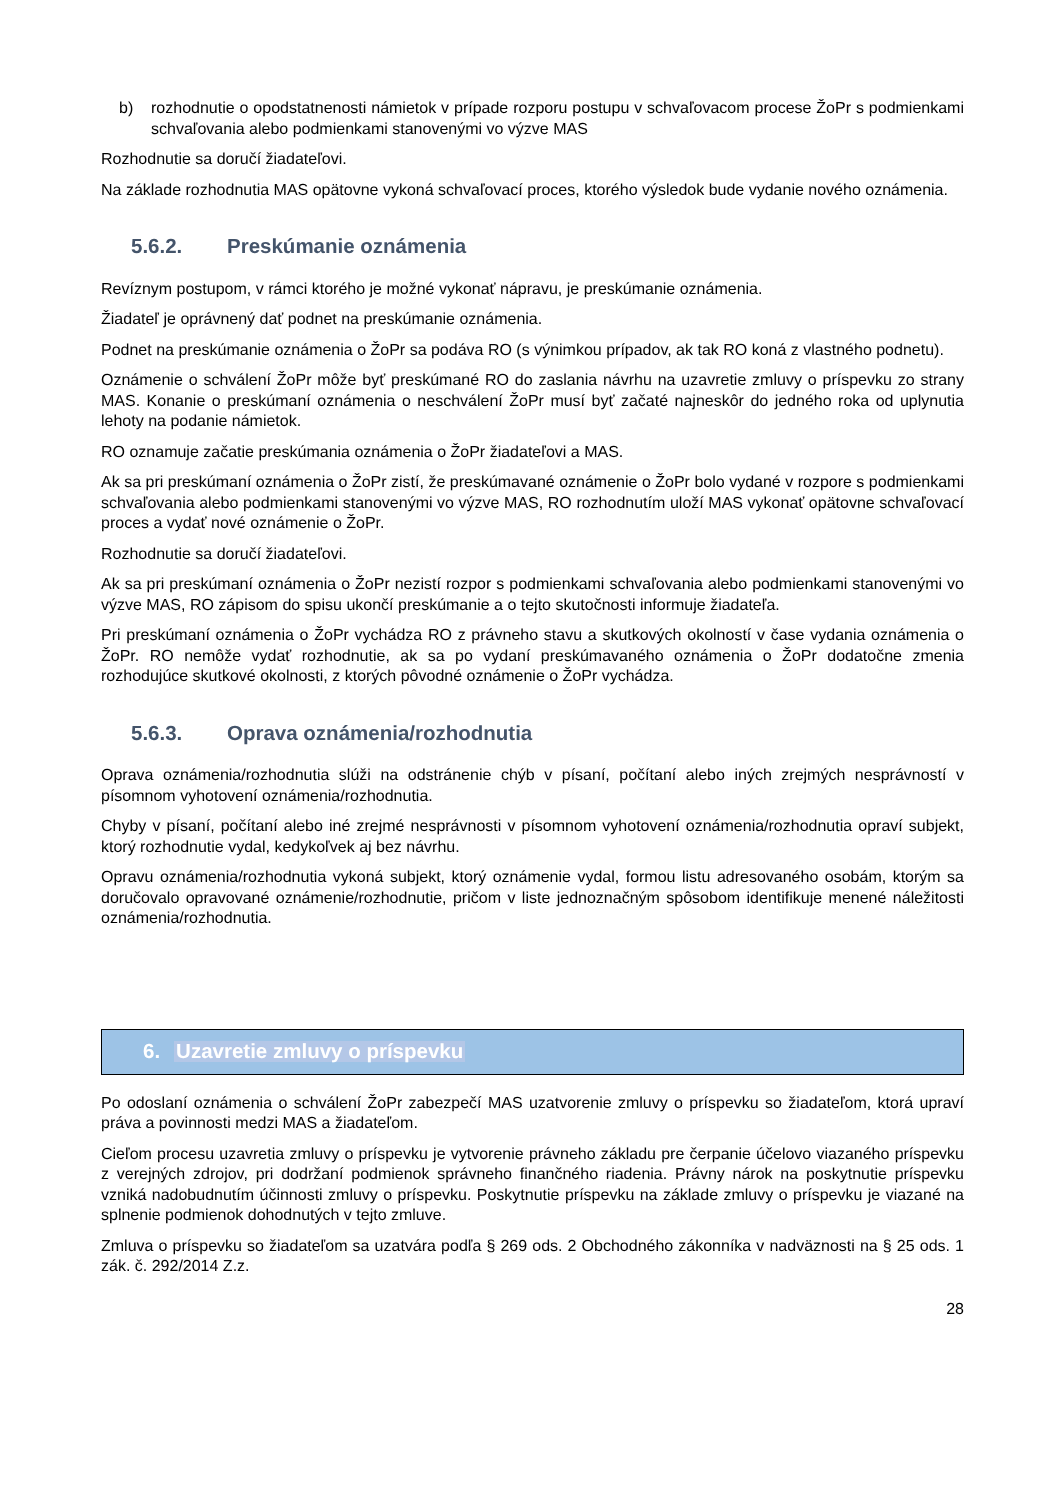b) rozhodnutie o opodstatnenosti námietok v prípade rozporu postupu v schvaľovacom procese ŽoPr s podmienkami schvaľovania alebo podmienkami stanovenými vo výzve MAS
Rozhodnutie sa doručí žiadateľovi.
Na základe rozhodnutia MAS opätovne vykoná schvaľovací proces, ktorého výsledok bude vydanie nového oznámenia.
5.6.2. Preskúmanie oznámenia
Revíznym postupom, v rámci ktorého je možné vykonať nápravu, je preskúmanie oznámenia.
Žiadateľ je oprávnený dať podnet na preskúmanie oznámenia.
Podnet na preskúmanie oznámenia o ŽoPr sa podáva RO (s výnimkou prípadov, ak tak RO koná z vlastného podnetu).
Oznámenie o schválení ŽoPr môže byť preskúmané RO do zaslania návrhu na uzavretie zmluvy o príspevku zo strany MAS. Konanie o preskúmaní oznámenia o neschválení ŽoPr musí byť začaté najneskôr do jedného roka od uplynutia lehoty na podanie námietok.
RO oznamuje začatie preskúmania oznámenia o ŽoPr žiadateľovi a MAS.
Ak sa pri preskúmaní oznámenia o ŽoPr zistí, že preskúmavané oznámenie o ŽoPr bolo vydané v rozpore s podmienkami schvaľovania alebo podmienkami stanovenými vo výzve MAS, RO rozhodnutím uloží MAS vykonať opätovne schvaľovací proces a vydať nové oznámenie o ŽoPr.
Rozhodnutie sa doručí žiadateľovi.
Ak sa pri preskúmaní oznámenia o ŽoPr nezistí rozpor s podmienkami schvaľovania alebo podmienkami stanovenými vo výzve MAS, RO zápisom do spisu ukončí preskúmanie a o tejto skutočnosti informuje žiadateľa.
Pri preskúmaní oznámenia o ŽoPr vychádza RO z právneho stavu a skutkových okolností v čase vydania oznámenia o ŽoPr. RO nemôže vydať rozhodnutie, ak sa po vydaní preskúmavaného oznámenia o ŽoPr dodatočne zmenia rozhodujúce skutkové okolnosti, z ktorých pôvodné oznámenie o ŽoPr vychádza.
5.6.3. Oprava oznámenia/rozhodnutia
Oprava oznámenia/rozhodnutia slúži na odstránenie chýb v písaní, počítaní alebo iných zrejmých nesprávností v písomnom vyhotovení oznámenia/rozhodnutia.
Chyby v písaní, počítaní alebo iné zrejmé nesprávnosti v písomnom vyhotovení oznámenia/rozhodnutia opraví subjekt, ktorý rozhodnutie vydal, kedykoľvek aj bez návrhu.
Opravu oznámenia/rozhodnutia vykoná subjekt, ktorý oznámenie vydal, formou listu adresovaného osobám, ktorým sa doručovalo opravované oznámenie/rozhodnutie, pričom v liste jednoznačným spôsobom identifikuje menené náležitosti oznámenia/rozhodnutia.
6. Uzavretie zmluvy o príspevku
Po odoslaní oznámenia o schválení ŽoPr zabezpečí MAS uzatvorenie zmluvy o príspevku so žiadateľom, ktorá upraví práva a povinnosti medzi MAS a žiadateľom.
Cieľom procesu uzavretia zmluvy o príspevku je vytvorenie právneho základu pre čerpanie účelovo viazaného príspevku z verejných zdrojov, pri dodržaní podmienok správneho finančného riadenia. Právny nárok na poskytnutie príspevku vzniká nadobudnutím účinnosti zmluvy o príspevku. Poskytnutie príspevku na základe zmluvy o príspevku je viazané na splnenie podmienok dohodnutých v tejto zmluve.
Zmluva o príspevku so žiadateľom sa uzatvára podľa § 269 ods. 2 Obchodného zákonníka v nadväznosti na § 25 ods. 1 zák. č. 292/2014 Z.z.
28